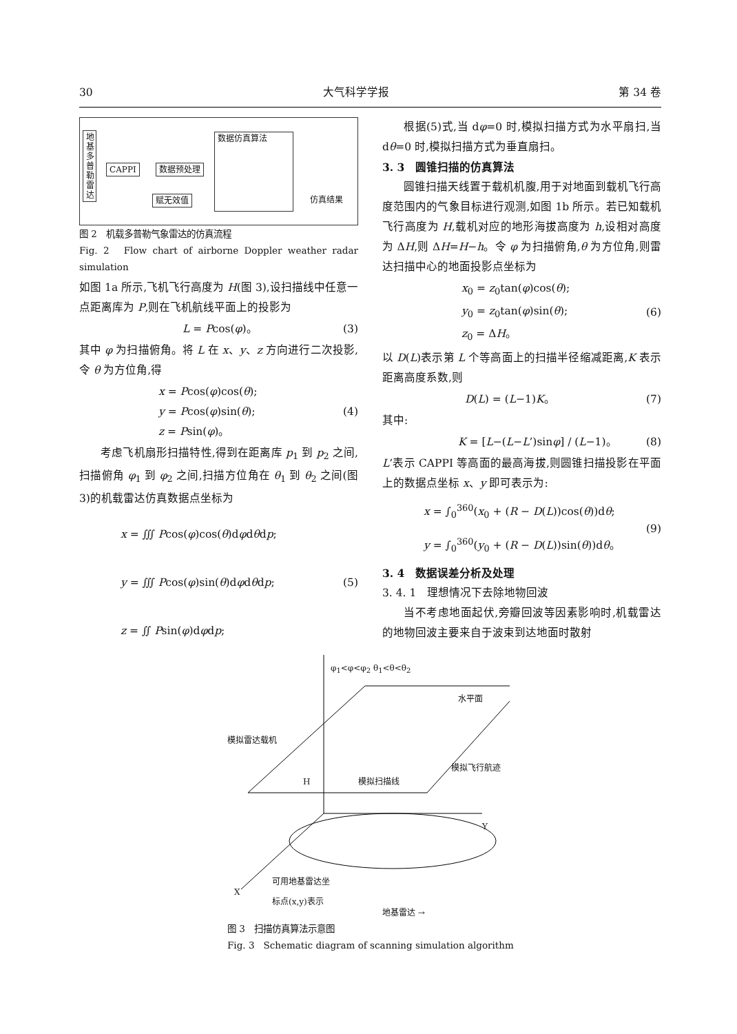30 大气科学学报 第 34 卷
地 基 多 普 勒 雷 达
CAPPI 数据预处理
赋无效值
数据仿真算法
仿真结果
图 2　机载多普勒气象雷达的仿真流程
Fig. 2　Flow chart of airborne Doppler weather radar simulation
如图 1a 所示,飞机飞行高度为 H(图 3),设扫描线中任意一点距离库为 P,则在飞机航线平面上的投影为
L = Pcos(φ)。 (3)
其中 φ 为扫描俯角。将 L 在 x、y、z 方向进行二次投影,令 θ 为方位角,得
x = Pcos(φ)cos(θ);
y = Pcos(φ)sin(θ);
z = Psin(φ)。 (4)
考虑飞机扇形扫描特性,得到在距离库 p<sub>1</sub> 到 p<sub>2</sub> 之间,扫描俯角 φ<sub>1</sub> 到 φ<sub>2</sub> 之间,扫描方位角在 θ<sub>1</sub> 到 θ<sub>2</sub> 之间(图 3)的机载雷达仿真数据点坐标为
x = ∭ Pcos(φ)cos(θ)dφdθdp;
y = ∭ Pcos(φ)sin(θ)dφdθdp;
z = ∬ Psin(φ)dφdp; (5)
根据(5)式,当 dφ=0 时,模拟扫描方式为水平扇扫,当 dθ=0 时,模拟扫描方式为垂直扇扫。
3. 3　圆锥扫描的仿真算法
圆锥扫描天线置于载机机腹,用于对地面到载机飞行高度范围内的气象目标进行观测,如图 1b 所示。若已知载机飞行高度为 H,载机对应的地形海拔高度为 h,设相对高度为 ΔH,则 ΔH=H−h。令 φ 为扫描俯角,θ 为方位角,则雷达扫描中心的地面投影点坐标为
x<sub>0</sub> = z<sub>0</sub>tan(φ)cos(θ);
y<sub>0</sub> = z<sub>0</sub>tan(φ)sin(θ);
z<sub>0</sub> = ΔH。 (6)
以 D(L)表示第 L 个等高面上的扫描半径缩减距离,K 表示距离高度系数,则
D(L) = (L−1)K。 (7)
其中:
K = [L−(L−L’)sinφ] / (L−1)。 (8)
L’表示 CAPPI 等高面的最高海拔,则圆锥扫描投影在平面上的数据点坐标 x、y 即可表示为:
x = ∫<sub>0</sub><sup>360</sup>(x<sub>0</sub> + (R − D(L))cos(θ))dθ;
y = ∫<sub>0</sub><sup>360</sup>(y<sub>0</sub> + (R − D(L))sin(θ))dθ。 (9)
3. 4　数据误差分析及处理
3. 4. 1　理想情况下去除地物回波
当不考虑地面起伏,旁瓣回波等因素影响时,机载雷达的地物回波主要来自于波束到达地面时散射
φ<sub>1</sub><φ<φ<sub>2</sub> θ<sub>1</sub><θ<θ<sub>2</sub>
水平面
模拟雷达载机
模拟飞行航迹
模拟扫描线
H
Y
X
可用地基雷达坐
标点(x,y)表示
地基雷达 →
图 3　扫描仿真算法示意图
Fig. 3　Schematic diagram of scanning simulation algorithm